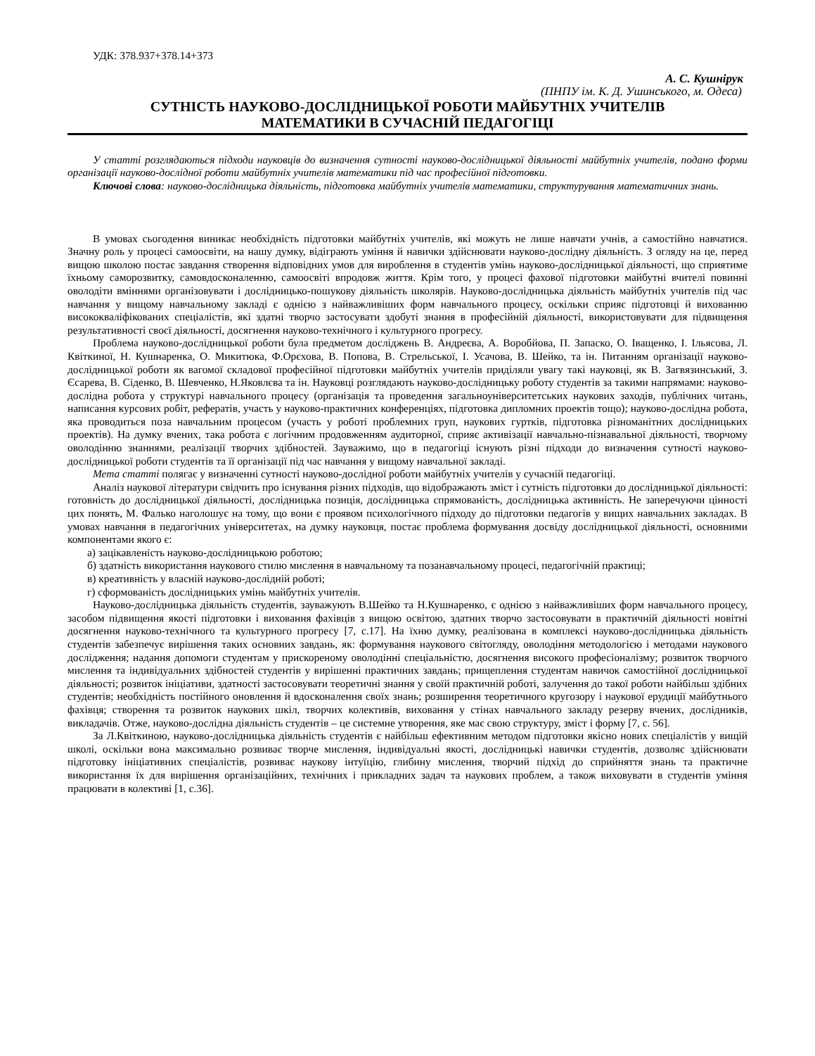УДК: 378.937+378.14+373
А. С. Кушнірук
(ПНПУ ім. К. Д. Ушинського, м. Одеса)
СУТНІСТЬ НАУКОВО-ДОСЛІДНИЦЬКОЇ РОБОТИ МАЙБУТНІХ УЧИТЕЛІВ
МАТЕМАТИКИ В СУЧАСНІЙ ПЕДАГОГІЦІ
У статті розглядаються підходи науковців до визначення сутності науково-дослідницької діяльності майбутніх учителів, подано форми організації науково-дослідної роботи майбутніх учителів математики під час професійної підготовки.
Ключові слова: науково-дослідницька діяльність, підготовка майбутніх учителів математики, структурування математичних знань.
В умовах сьогодення виникає необхідність підготовки майбутніх учителів, які можуть не лише навчати учнів, а самостійно навчатися. Значну роль у процесі самоосвіти, на нашу думку, відіграють уміння й навички здійснювати науково-дослідну діяльність. З огляду на це, перед вищою школою постає завдання створення відповідних умов для вироблення в студентів умінь науково-дослідницької діяльності, що сприятиме їхньому саморозвитку, самовдосконаленню, самоосвіті впродовж життя. Крім того, у процесі фахової підготовки майбутні вчителі повинні оволодіти вміннями організовувати і дослідницько-пошукову діяльність школярів. Науково-дослідницька діяльність майбутніх учителів під час навчання у вищому навчальному закладі є однією з найважливіших форм навчального процесу, оскільки сприяє підготовці й вихованню висококваліфікованих спеціалістів, які здатні творчо застосувати здобуті знання в професійній діяльності, використовувати для підвищення результативності своєї діяльності, досягнення науково-технічного і культурного прогресу.
Проблема науково-дослідницької роботи була предметом досліджень В. Андреєва, А. Воробйова, П. Запаско, О. Іващенко, І. Ільясова, Л. Квіткиної, Н. Кушнаренка, О. Микитюка, Ф.Орєхова, В. Попова, В. Стрельської, І. Усачова, В. Шейко, та ін. Питанням організації науково-дослідницької роботи як вагомої складової професійної підготовки майбутніх учителів приділяли увагу такі науковці, як В. Загвязинський, З. Єсарева, В. Сіденко, В. Шевченко, Н.Яковлєва та ін. Науковці розглядають науково-дослідницьку роботу студентів за такими напрямами: науково-дослідна робота у структурі навчального процесу (організація та проведення загальноуніверситетських наукових заходів, публічних читань, написання курсових робіт, рефератів, участь у науково-практичних конференціях, підготовка дипломних проектів тощо); науково-дослідна робота, яка проводиться поза навчальним процесом (участь у роботі проблемних груп, наукових гуртків, підготовка різноманітних дослідницьких проектів). На думку вчених, така робота є логічним продовженням аудиторної, сприяє активізації навчально-пізнавальної діяльності, творчому оволодінню знаннями, реалізації творчих здібностей. Зауважимо, що в педагогіці існують різні підходи до визначення сутності науково-дослідницької роботи студентів та її організації під час навчання у вищому навчальної закладі.
Мета статті полягає у визначенні сутності науково-дослідної роботи майбутніх учителів у сучасній педагогіці.
Аналіз наукової літератури свідчить про існування різних підходів, що відображають зміст і сутність підготовки до дослідницької діяльності: готовність до дослідницької діяльності, дослідницька позиція, дослідницька спрямованість, дослідницька активність. Не заперечуючи цінності цих понять, М. Фалько наголошує на тому, що вони є проявом психологічного підходу до підготовки педагогів у вищих навчальних закладах. В умовах навчання в педагогічних університетах, на думку науковця, постає проблема формування досвіду дослідницької діяльності, основними компонентами якого є:
а) зацікавленість науково-дослідницькою роботою;
б) здатність використання наукового стилю мислення в навчальному та позанавчальному процесі, педагогічній практиці;
в) креативність у власній науково-дослідній роботі;
г) сформованість дослідницьких умінь майбутніх учителів.
Науково-дослідницька діяльність студентів, зауважують В.Шейко та Н.Кушнаренко, є однією з найважливіших форм навчального процесу, засобом підвищення якості підготовки і виховання фахівців з вищою освітою, здатних творчо застосовувати в практичній діяльності новітні досягнення науково-технічного та культурного прогресу [7, с.17]. На їхню думку, реалізована в комплексі науково-дослідницька діяльність студентів забезпечує вирішення таких основних завдань, як: формування наукового світогляду, оволодіння методологією і методами наукового дослідження; надання допомоги студентам у прискореному оволодінні спеціальністю, досягнення високого професіоналізму; розвиток творчого мислення та індивідуальних здібностей студентів у вирішенні практичних завдань; прищеплення студентам навичок самостійної дослідницької діяльності; розвиток ініціативи, здатності застосовувати теоретичні знання у своїй практичній роботі, залучення до такої роботи найбільш здібних студентів; необхідність постійного оновлення й вдосконалення своїх знань; розширення теоретичного кругозору і наукової ерудиції майбутнього фахівця; створення та розвиток наукових шкіл, творчих колективів, виховання у стінах навчального закладу резерву вчених, дослідників, викладачів. Отже, науково-дослідна діяльність студентів – це системне утворення, яке має свою структуру, зміст і форму [7, с. 56].
За Л.Квіткиною, науково-дослідницька діяльність студентів є найбільш ефективним методом підготовки якісно нових спеціалістів у вищій школі, оскільки вона максимально розвиває творче мислення, індивідуальні якості, дослідницькі навички студентів, дозволяє здійснювати підготовку ініціативних спеціалістів, розвиває наукову інтуїцію, глибину мислення, творчий підхід до сприйняття знань та практичне використання їх для вирішення організаційних, технічних і прикладних задач та наукових проблем, а також виховувати в студентів уміння працювати в колективі [1, с.36].